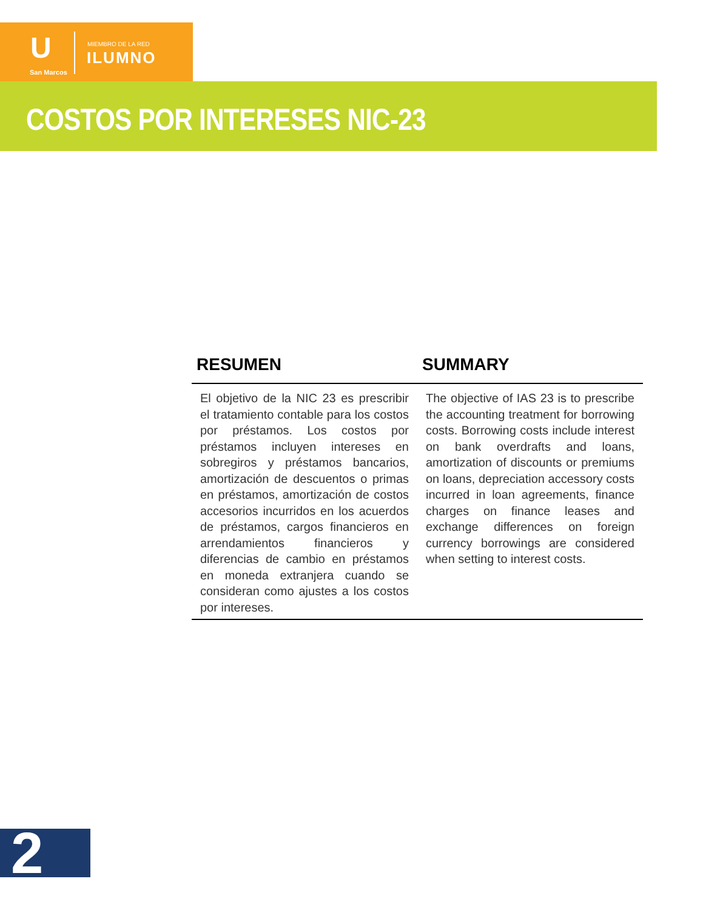U
San Marcos
MIEMBRO DE LA RED
ILUMNO
COSTOS POR INTERESES NIC-23
| RESUMEN | SUMMARY |
| --- | --- |
| El objetivo de la NIC 23 es prescribir el tratamiento contable para los costos por préstamos. Los costos por préstamos incluyen intereses en sobregiros y préstamos bancarios, amortización de descuentos o primas en préstamos, amortización de costos accesorios incurridos en los acuerdos de préstamos, cargos financieros en arrendamientos financieros y diferencias de cambio en préstamos en moneda extranjera cuando se consideran como ajustes a los costos por intereses. | The objective of IAS 23 is to prescribe the accounting treatment for borrowing costs. Borrowing costs include interest on bank overdrafts and loans, amortization of discounts or premiums on loans, depreciation accessory costs incurred in loan agreements, finance charges on finance leases and exchange differences on foreign currency borrowings are considered when setting to interest costs. |
2